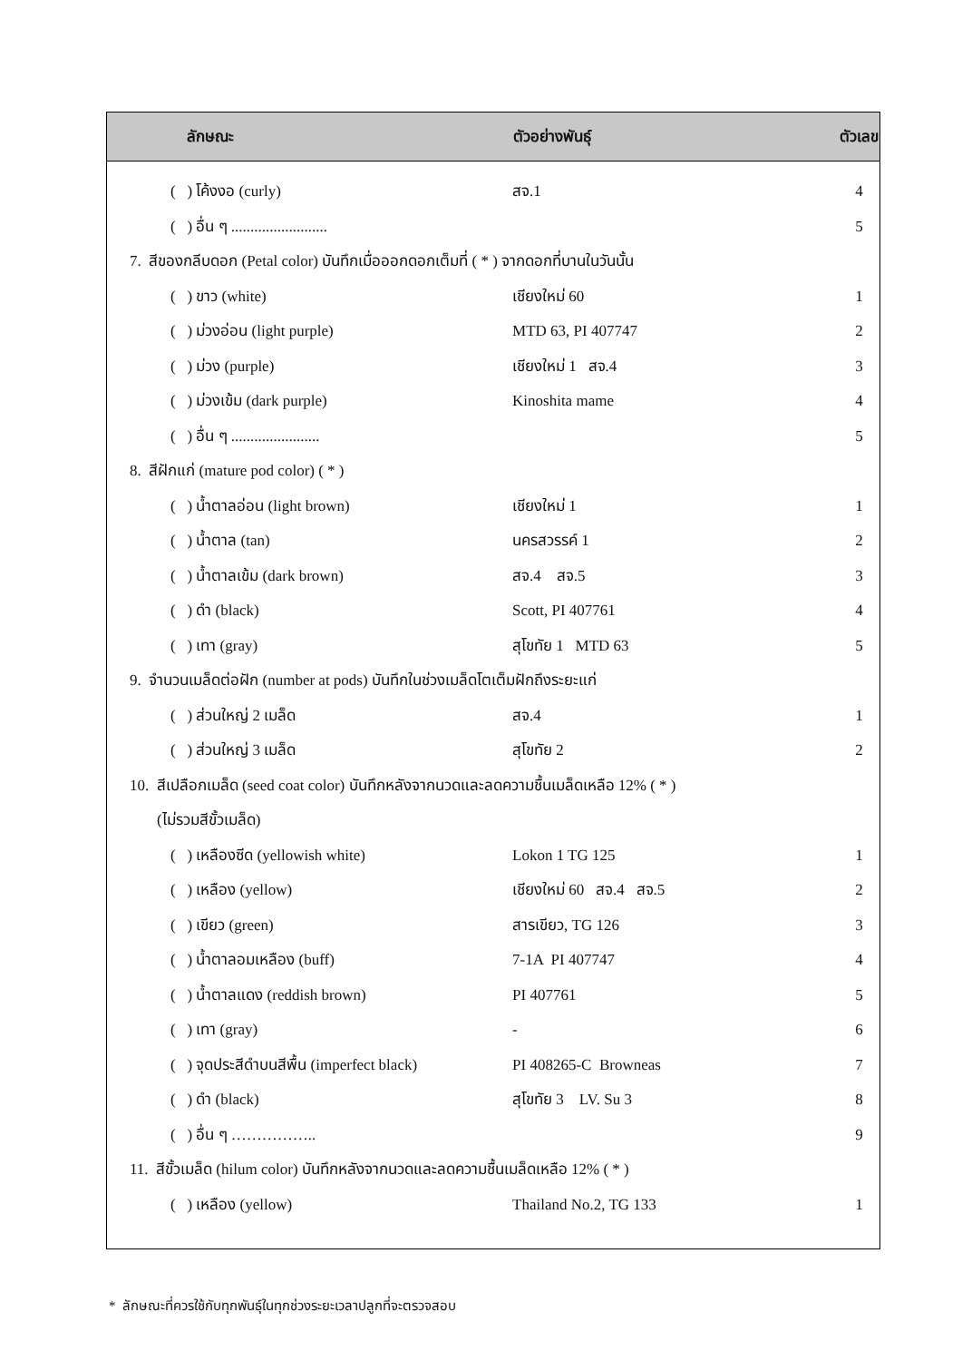| ลักษณะ | ตัวอย่างพันธุ์ | ตัวเลข |
| --- | --- | --- |
| ( ) โค้งงอ (curly) | สจ.1 | 4 |
| ( ) อื่น ๆ ......................... | | 5 |
| 7. สีของกลีบดอก (Petal color) บันทึกเมื่อออกดอกเต็มที่ ( * ) จากดอกที่บานในวันนั้น | | |
| ( ) ขาว (white) | เชียงใหม่ 60 | 1 |
| ( ) ม่วงอ่อน (light purple) | MTD 63, PI 407747 | 2 |
| ( ) ม่วง (purple) | เชียงใหม่ 1 สจ.4 | 3 |
| ( ) ม่วงเข้ม (dark purple) | Kinoshita mame | 4 |
| ( ) อื่น ๆ ....................... | | 5 |
| 8. สีฝักแก่ (mature pod color) ( * ) | | |
| ( ) น้ำตาลอ่อน (light brown) | เชียงใหม่ 1 | 1 |
| ( ) น้ำตาล (tan) | นครสวรรค์ 1 | 2 |
| ( ) น้ำตาลเข้ม (dark brown) | สจ.4 สจ.5 | 3 |
| ( ) ดำ (black) | Scott, PI 407761 | 4 |
| ( ) เทา (gray) | สุโขทัย 1 MTD 63 | 5 |
| 9. จำนวนเมล็ดต่อฝัก (number at pods) บันทึกในช่วงเมล็ดโตเต็มฝักถึงระยะแก่ | | |
| ( ) ส่วนใหญ่ 2 เมล็ด | สจ.4 | 1 |
| ( ) ส่วนใหญ่ 3 เมล็ด | สุโขทัย 2 | 2 |
| 10. สีเปลือกเมล็ด (seed coat color) บันทึกหลังจากนวดและลดความชื้นเมล็ดเหลือ 12% ( * ) | | |
| (ไม่รวมสีขั้วเมล็ด) | | |
| ( ) เหลืองซีด (yellowish white) | Lokon 1 TG 125 | 1 |
| ( ) เหลือง (yellow) | เชียงใหม่ 60 สจ.4 สจ.5 | 2 |
| ( ) เขียว (green) | สารเขียว, TG 126 | 3 |
| ( ) น้ำตาลอมเหลือง (buff) | 7-1A PI 407747 | 4 |
| ( ) น้ำตาลแดง (reddish brown) | PI 407761 | 5 |
| ( ) เทา (gray) | - | 6 |
| ( ) จุดประสีดำบนสีพื้น (imperfect black) | PI 408265-C Browneas | 7 |
| ( ) ดำ (black) | สุโขทัย 3 LV. Su 3 | 8 |
| ( ) อื่น ๆ …………….. | | 9 |
| 11. สีขั้วเมล็ด (hilum color) บันทึกหลังจากนวดและลดความชื้นเมล็ดเหลือ 12% ( * ) | | |
| ( ) เหลือง (yellow) | Thailand No.2, TG 133 | 1 |
* ลักษณะที่ควรใช้กับทุกพันธุ์ในทุกช่วงระยะเวลาปลูกที่จะตรวจสอบ